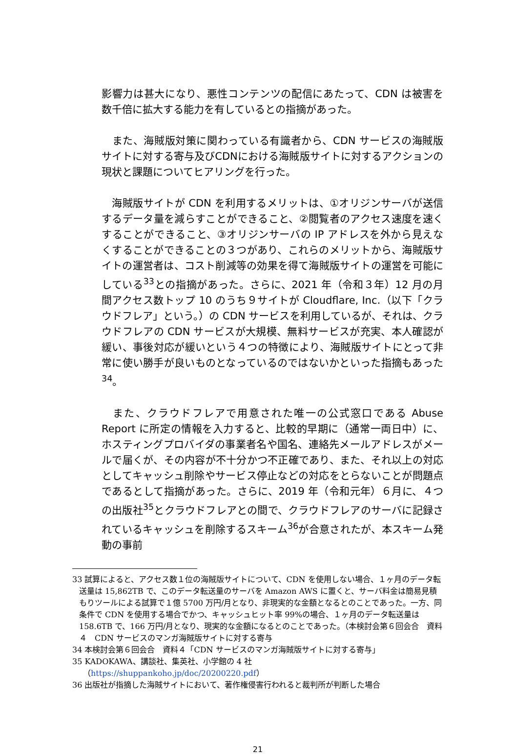影響力は甚大になり、悪性コンテンツの配信にあたって、CDN は被害を数千倍に拡大する能力を有しているとの指摘があった。
　また、海賊版対策に関わっている有識者から、CDN サービスの海賊版サイトに対する寄与及びCDNにおける海賊版サイトに対するアクションの現状と課題についてヒアリングを行った。
　海賊版サイトが CDN を利用するメリットは、①オリジンサーバが送信するデータ量を減らすことができること、②閲覧者のアクセス速度を速くすることができること、③オリジンサーバの IP アドレスを外から見えなくすることができることの３つがあり、これらのメリットから、海賊版サイトの運営者は、コスト削減等の効果を得て海賊版サイトの運営を可能にしている<sup>33</sup>との指摘があった。さらに、2021 年（令和３年）12 月の月間アクセス数トップ 10 のうち９サイトが Cloudflare, Inc.（以下「クラウドフレア」という。）の CDN サービスを利用しているが、それは、クラウドフレアの CDN サービスが大規模、無料サービスが充実、本人確認が緩い、事後対応が緩いという４つの特徴により、海賊版サイトにとって非常に使い勝手が良いものとなっているのではないかといった指摘もあった<sup>34</sup>。
　また、クラウドフレアで用意された唯一の公式窓口である Abuse Report に所定の情報を入力すると、比較的早期に（通常一両日中）に、ホスティングプロバイダの事業者名や国名、連絡先メールアドレスがメールで届くが、その内容が不十分かつ不正確であり、また、それ以上の対応としてキャッシュ削除やサービス停止などの対応をとらないことが問題点であるとして指摘があった。さらに、2019 年（令和元年）６月に、４つの出版社<sup>35</sup>とクラウドフレアとの間で、クラウドフレアのサーバに記録されているキャッシュを削除するスキーム<sup>36</sup>が合意されたが、本スキーム発動の事前
33 試算によると、アクセス数１位の海賊版サイトについて、CDN を使用しない場合、１ヶ月のデータ転送量は 15,862TB で、このデータ転送量のサーバを Amazon AWS に置くと、サーバ料金は簡易見積もりツールによる試算で１億 5700 万円/月となり、非現実的な金額となるとのことであった。一方、同条件で CDN を使用する場合でかつ、キャッシュヒット率 99%の場合、１ヶ月のデータ転送量は 158.6TB で、166 万円/月となり、現実的な金額になるとのことであった。（本検討会第６回会合　資料４　CDN サービスのマンガ海賊版サイトに対する寄与
34 本検討会第６回会合　資料４「CDN サービスのマンガ海賊版サイトに対する寄与」
35 KADOKAWA、講談社、集英社、小学館の 4 社
　（https://shuppankoho.jp/doc/20200220.pdf）
36 出版社が指摘した海賊サイトにおいて、著作権侵害行われると裁判所が判断した場合
21